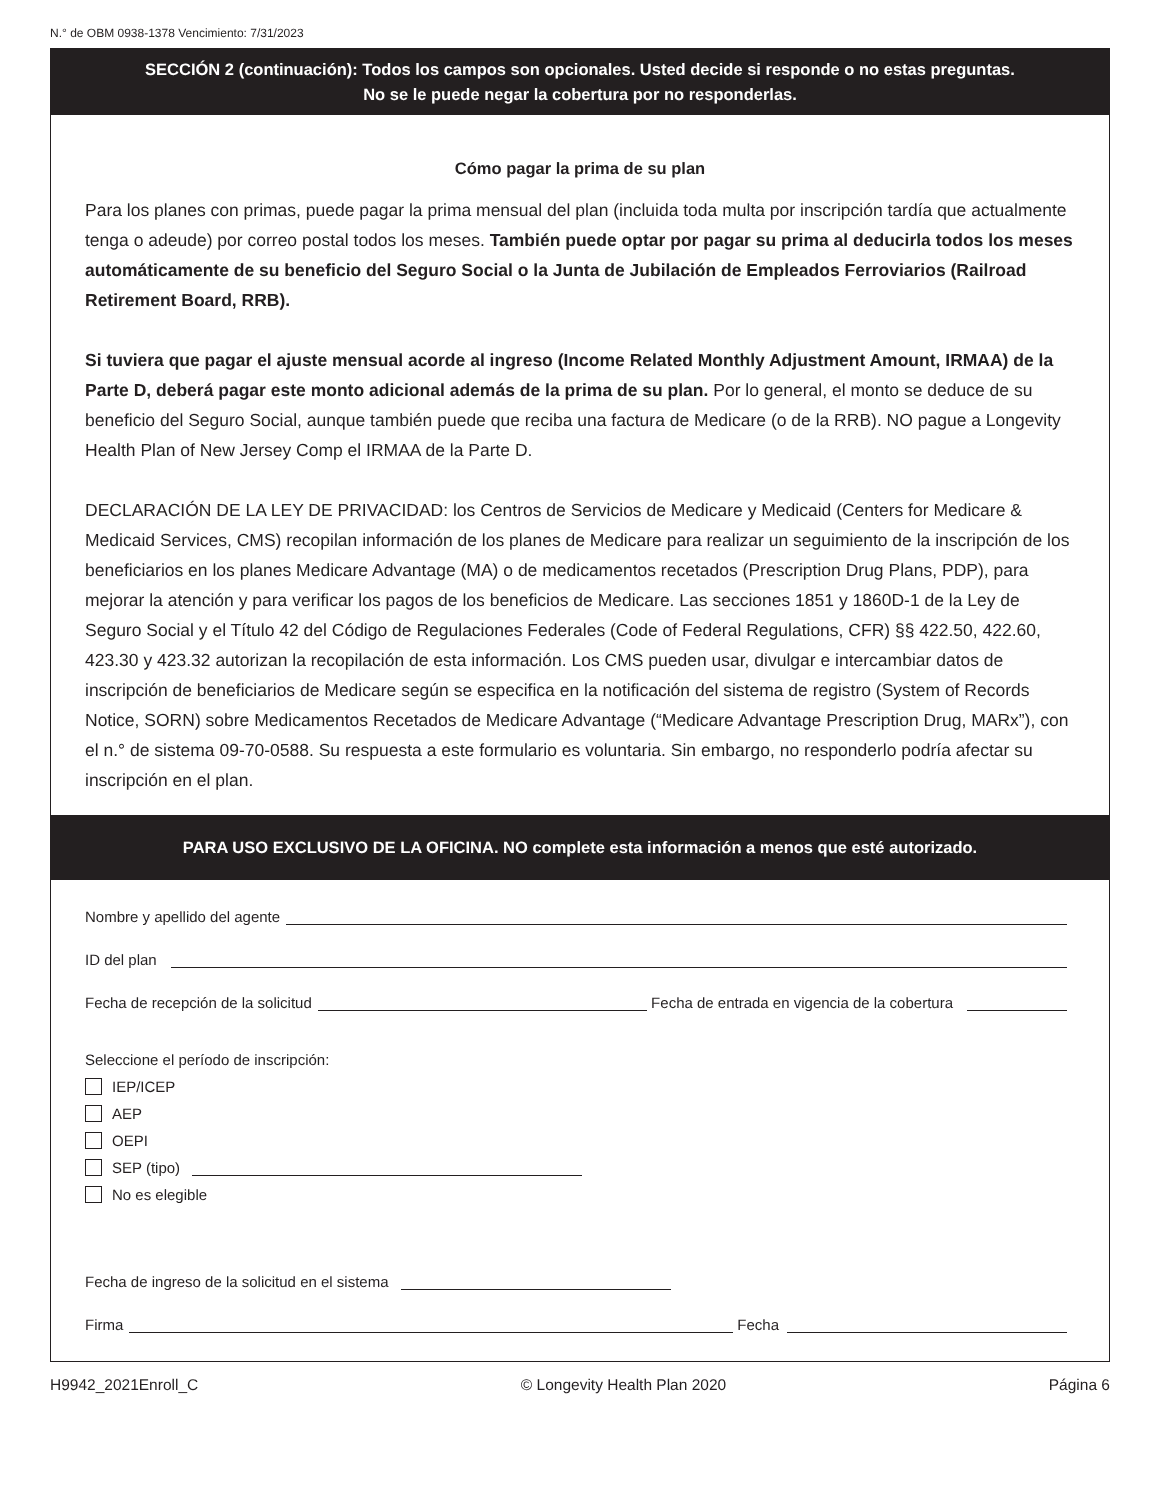N.° de OBM 0938-1378 Vencimiento: 7/31/2023
SECCIÓN 2 (continuación): Todos los campos son opcionales. Usted decide si responde o no estas preguntas.
No se le puede negar la cobertura por no responderlas.
Cómo pagar la prima de su plan
Para los planes con primas, puede pagar la prima mensual del plan (incluida toda multa por inscripción tardía que actualmente tenga o adeude) por correo postal todos los meses. También puede optar por pagar su prima al deducirla todos los meses automáticamente de su beneficio del Seguro Social o la Junta de Jubilación de Empleados Ferroviarios (Railroad Retirement Board, RRB).
Si tuviera que pagar el ajuste mensual acorde al ingreso (Income Related Monthly Adjustment Amount, IRMAA) de la Parte D, deberá pagar este monto adicional además de la prima de su plan. Por lo general, el monto se deduce de su beneficio del Seguro Social, aunque también puede que reciba una factura de Medicare (o de la RRB). NO pague a Longevity Health Plan of New Jersey Comp el IRMAA de la Parte D.
DECLARACIÓN DE LA LEY DE PRIVACIDAD: los Centros de Servicios de Medicare y Medicaid (Centers for Medicare & Medicaid Services, CMS) recopilan información de los planes de Medicare para realizar un seguimiento de la inscripción de los beneficiarios en los planes Medicare Advantage (MA) o de medicamentos recetados (Prescription Drug Plans, PDP), para mejorar la atención y para verificar los pagos de los beneficios de Medicare. Las secciones 1851 y 1860D-1 de la Ley de Seguro Social y el Título 42 del Código de Regulaciones Federales (Code of Federal Regulations, CFR) §§ 422.50, 422.60, 423.30 y 423.32 autorizan la recopilación de esta información. Los CMS pueden usar, divulgar e intercambiar datos de inscripción de beneficiarios de Medicare según se especifica en la notificación del sistema de registro (System of Records Notice, SORN) sobre Medicamentos Recetados de Medicare Advantage (“Medicare Advantage Prescription Drug, MARx”), con el n.° de sistema 09-70-0588. Su respuesta a este formulario es voluntaria. Sin embargo, no responderlo podría afectar su inscripción en el plan.
PARA USO EXCLUSIVO DE LA OFICINA. NO complete esta información a menos que esté autorizado.
Nombre y apellido del agente
ID del plan
Fecha de recepción de la solicitud Fecha de entrada en vigencia de la cobertura
Seleccione el período de inscripción:
IEP/ICEP
AEP
OEPI
SEP (tipo)
No es elegible
Fecha de ingreso de la solicitud en el sistema
Firma Fecha
H9942_2021Enroll_C © Longevity Health Plan 2020 Página 6